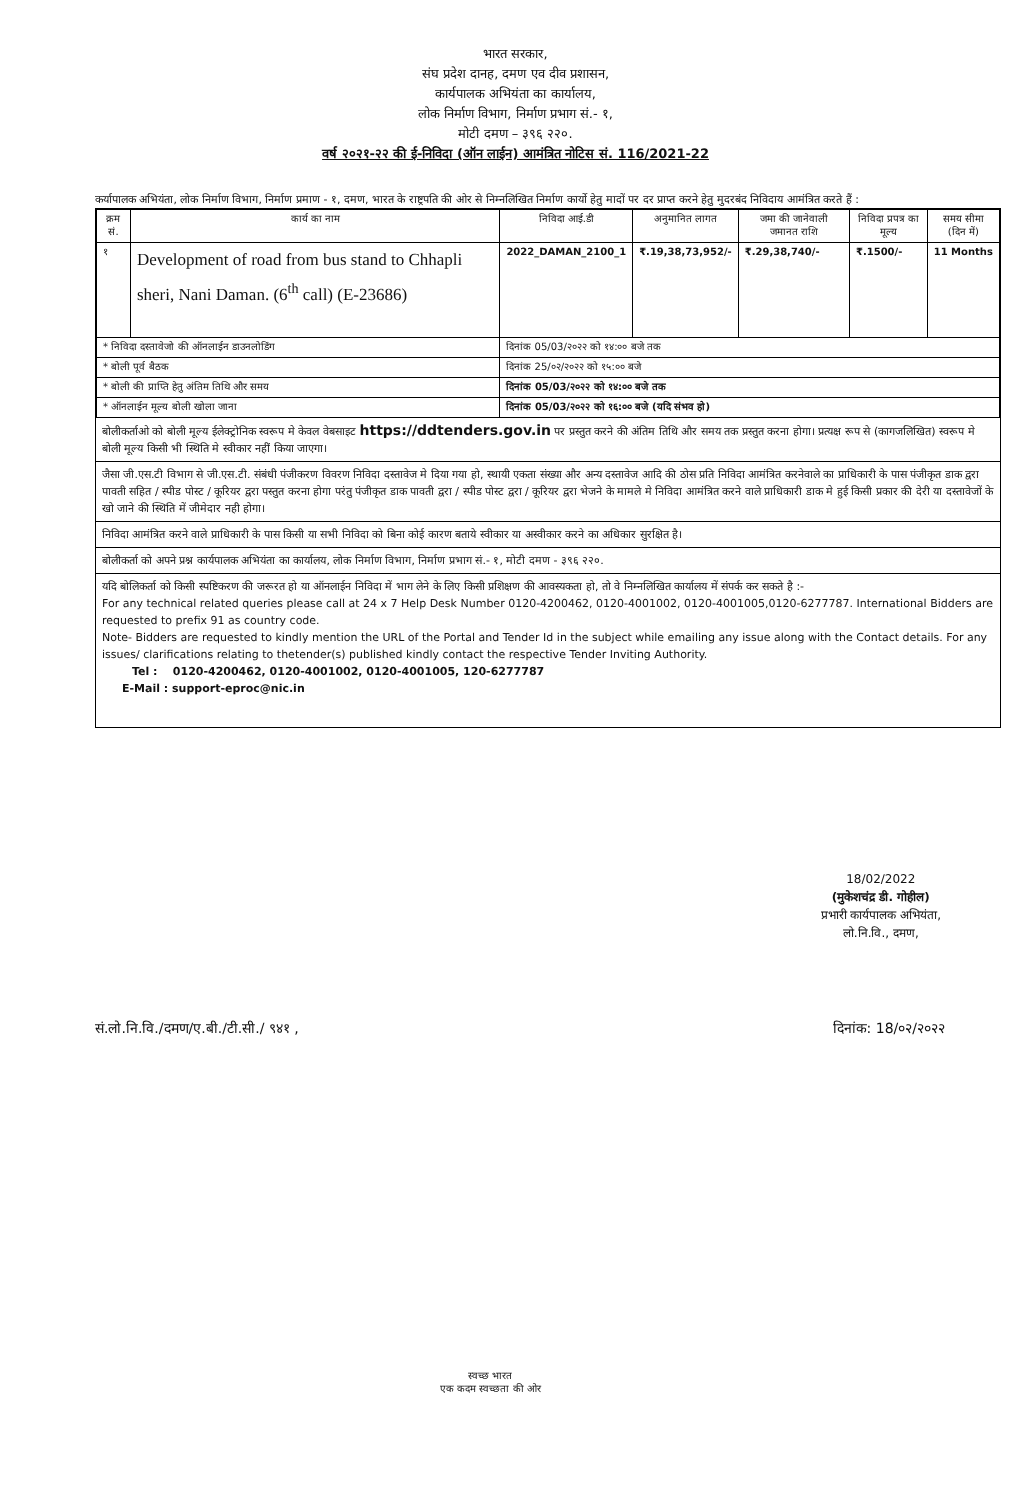भारत सरकार,
संघ प्रदेश दानह, दमण एव दीव प्रशासन,
कार्यपालक अभियंता का कार्यालय,
लोक निर्माण विभाग, निर्माण प्रभाग सं.- १,
मोटी दमण – ३९६ २२०.
वर्ष २०२१-२२ की ई-निविदा (ऑन लाईन) आमंत्रित नोटिस सं. 116/2021-22
कर्यापालक अभियंता, लोक निर्माण विभाग, निर्माण प्रमाण - १, दमण, भारत के राष्ट्रपति की ओर से निम्नलिखित निर्माण कार्यो हेतु मादों पर दर प्राप्त करने हेतु मुदरबंद निविदाय आमंत्रित करते हैं :
| क्रम सं. | कार्य का नाम | निविदा आई.डी | अनुमानित लागत | जमा की जानेवाली जमानत राशि | निविदा प्रपत्र का मूल्य | समय सीमा (दिन में) |
| --- | --- | --- | --- | --- | --- | --- |
| १ | Development of road from bus stand to Chhapli sheri, Nani Daman. (6<sup>th</sup> call) (E-23686) | 2022_DAMAN_2100_1 | ₹.19,38,73,952/- | ₹.29,38,740/- | ₹.1500/- | 11 Months |
| * निविदा दस्तावेजो की ऑनलाईन डाउनलोडिंग | | दिनांक 05/03/२०२२ को १४:०० बजे तक | | | | |
| * बोली पूर्व बैठक | | दिनांक 25/०२/२०२२ को १५:०० बजे | | | | |
| * बोली की प्राप्ति हेतु अंतिम तिथि और समय | | दिनांक 05/03/२०२२ को १४:०० बजे तक | | | | |
| * ऑनलाईन मूल्य बोली खोला जाना | | दिनांक 05/03/२०२२ को १६:०० बजे (यदि संभव हो) | | | | |
बोलीकर्ताओ को बोली मूल्य ईलेक्ट्रोनिक स्वरूप मे केवल वेबसाइट https://ddtenders.gov.in पर प्रस्तुत करने की अंतिम तिथि और समय तक प्रस्तुत करना होगा। प्रत्यक्ष रूप से (कागजलिखित) स्वरूप मे बोली मूल्य किसी भी स्थिति मे स्वीकार नहीं किया जाएगा।
जैसा जी.एस.टी विभाग से जी.एस.टी. संबंधी पंजीकरण विवरण निविदा दस्तावेज मे दिया गया हो, स्थायी एकता संख्या और अन्य दस्तावेज आदि की ठोस प्रति निविदा आमंत्रित करनेवाले का प्राधिकारी के पास पंजीकृत डाक द्वरा पावती सहित / स्पीड पोस्ट / कूरियर द्वरा पस्तुत करना होगा परंतु पंजीकृत डाक पावती द्वरा / स्पीड पोस्ट द्वरा / कूरियर द्वरा भेजने के मामले मे निविदा आमंत्रित करने वाले प्राधिकारी डाक मे हुई किसी प्रकार की देरी या दस्तावेजों के खो जाने की स्थिति में जीमेदार नही होगा।
निविदा आमंत्रित करने वाले प्राधिकारी के पास किसी या सभी निविदा को बिना कोई कारण बताये स्वीकार या अस्वीकार करने का अधिकार सुरक्षित है।
बोलीकर्ता को अपने प्रश्न कार्यपालक अभियंता का कार्यालय, लोक निर्माण विभाग, निर्माण प्रभाग सं.- १, मोटी दमण - ३९६ २२०.
यदि बोलिकर्ता को किसी स्पष्टिकरण की जरूरत हो या ऑनलाईन निविदा में भाग लेने के लिए किसी प्रशिक्षण की आवस्यकता हो, तो वे निम्नलिखित कार्यालय में संपर्क कर सकते है :-
For any technical related queries please call at 24 x 7 Help Desk Number 0120-4200462, 0120-4001002, 0120-4001005,0120-6277787. International Bidders are requested to prefix 91 as country code.
Note- Bidders are requested to kindly mention the URL of the Portal and Tender Id in the subject while emailing any issue along with the Contact details. For any issues/ clarifications relating to thetender(s) published kindly contact the respective Tender Inviting Authority.
Tel : 0120-4200462, 0120-4001002, 0120-4001005, 120-6277787
E-Mail : support-eproc@nic.in
18/02/2022
(मुकेशचंद्र डी. गोहील)
प्रभारी कार्यपालक अभियंता,
लो.नि.वि., दमण,
सं.लो.नि.वि./दमण/ए.बी./टी.सी./ ९४१ , दिनांक: 18/०२/२०२२
स्वच्छ भारत
एक कदम स्वच्छता की ओर